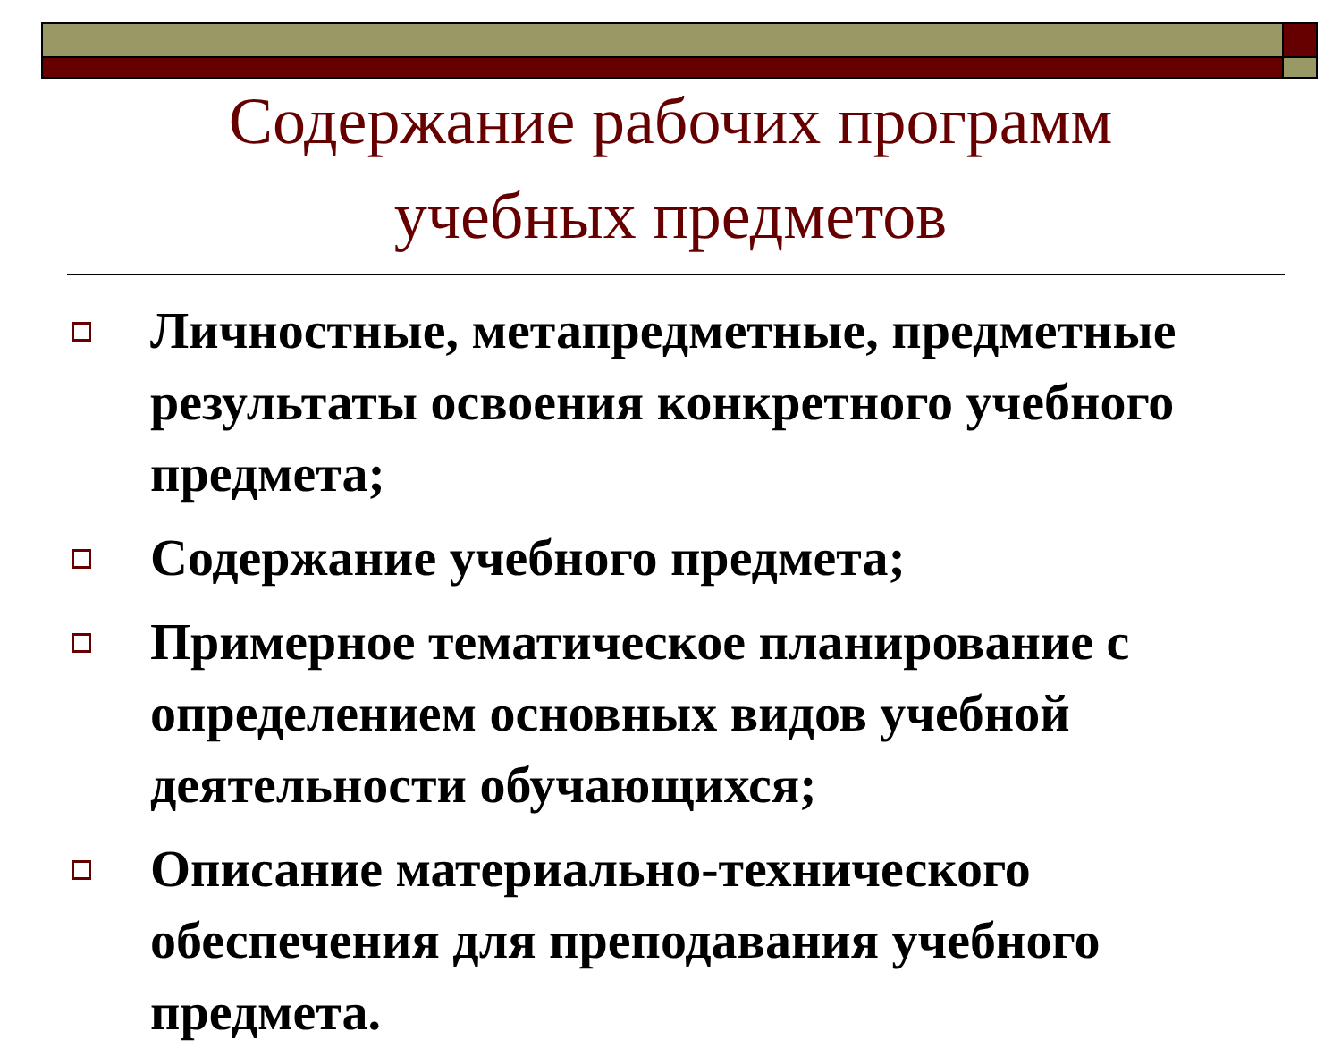Содержание рабочих программ
учебных предметов
Личностные, метапредметные, предметные результаты освоения конкретного учебного предмета;
Содержание учебного предмета;
Примерное тематическое планирование с определением основных видов учебной деятельности обучающихся;
Описание материально-технического обеспечения для преподавания учебного предмета.